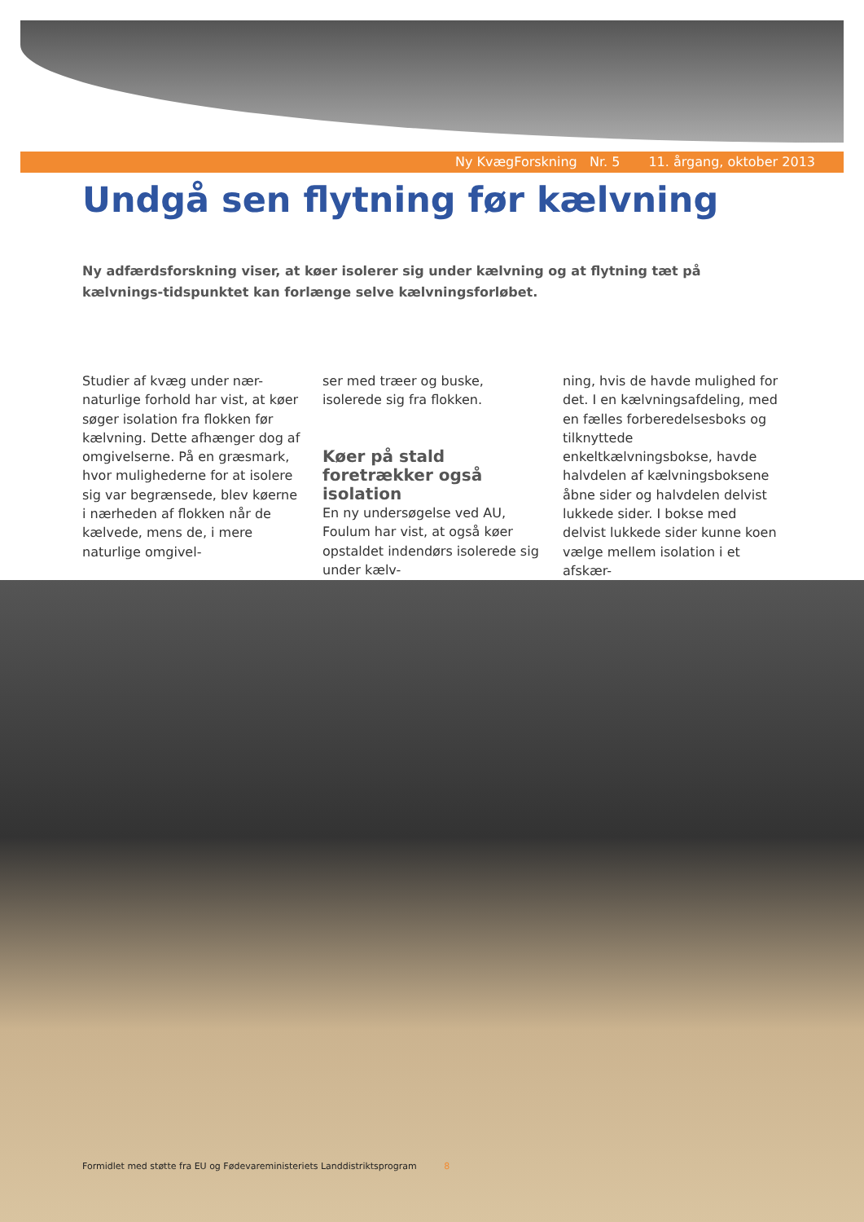Ny KvægForskning Nr. 5 11. årgang, oktober 2013
Undgå sen flytning før kælvning
Ny adfærdsforskning viser, at køer isolerer sig under kælvning og at flytning tæt på kælvnings-tidspunktet kan forlænge selve kælvningsforløbet.
Studier af kvæg under nær-naturlige forhold har vist, at køer søger isolation fra flokken før kælvning. Dette afhænger dog af omgivelserne. På en græsmark, hvor mulighederne for at isolere sig var begrænsede, blev køerne i nærheden af flokken når de kælvede, mens de, i mere naturlige omgivel-
ser med træer og buske, isolerede sig fra flokken.
Køer på stald foretrækker også isolation
En ny undersøgelse ved AU, Foulum har vist, at også køer opstaldet indendørs isolerede sig under kælv-
ning, hvis de havde mulighed for det. I en kælvningsafdeling, med en fælles forberedelsesboks og tilknyttede enkeltkælvningsbokse, havde halvdelen af kælvningsboksene åbne sider og halvdelen delvist lukkede sider. I bokse med delvist lukkede sider kunne koen vælge mellem isolation i et afskær-
Formidlet med støtte fra EU og Fødevareministeriets Landdistriktsprogram 8